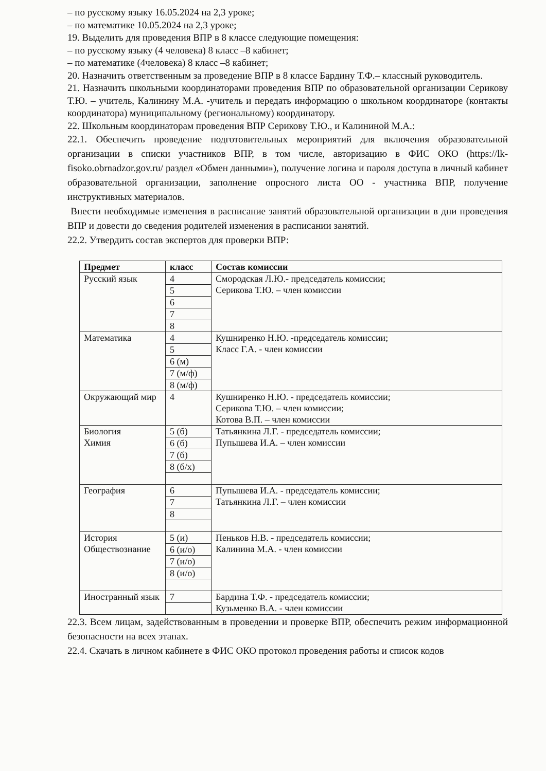– по русскому языку 16.05.2024 на 2,3 уроке;
– по математике 10.05.2024 на 2,3 уроке;
19. Выделить для проведения ВПР в 8 классе следующие помещения:
– по русскому языку (4 человека) 8 класс –8 кабинет;
– по математике (4человека) 8 класс –8 кабинет;
20. Назначить ответственным за проведение ВПР в 8 классе Бардину Т.Ф.– классный руководитель.
21. Назначить школьными координаторами проведения ВПР по образовательной организации Серикову Т.Ю. – учитель, Калинину М.А. -учитель и передать информацию о школьном координаторе (контакты координатора) муниципальному (региональному) координатору.
22. Школьным координаторам проведения ВПР Серикову Т.Ю., и Калининой М.А.:
22.1. Обеспечить проведение подготовительных мероприятий для включения образовательной организации в списки участников ВПР, в том числе, авторизацию в ФИС ОКО (https://lk-fisoko.obrnadzor.gov.ru/ раздел «Обмен данными»), получение логина и пароля доступа в личный кабинет образовательной организации, заполнение опросного листа ОО - участника ВПР, получение инструктивных материалов.
Внести необходимые изменения в расписание занятий образовательной организации в дни проведения ВПР и довести до сведения родителей изменения в расписании занятий.
22.2. Утвердить состав экспертов для проверки ВПР:
| Предмет | класс | Состав комиссии |
| --- | --- | --- |
| Русский язык | 4 | Смородская Л.Ю.- председатель комиссии; Серикова Т.Ю. – член комиссии |
| | 5 | |
| | 6 | |
| | 7 | |
| | 8 | |
| Математика | 4 | Кушниренко Н.Ю. -председатель комиссии; Класс Г.А. - член комиссии |
| | 5 | |
| | 6 (м) | |
| | 7 (м/ф) | |
| | 8 (м/ф) | |
| Окружающий мир | 4 | Кушниренко Н.Ю. - председатель комиссии; Серикова Т.Ю. – член комиссии; Котова В.П. – член комиссии |
| Биология Химия | 5 (б) | Татьянкина Л.Г. - председатель комиссии; Пупышева И.А. – член комиссии |
| | 6 (б) | |
| | 7 (б) | |
| | 8 (б/х) | |
| География | 6 | Пупышева И.А. - председатель комиссии; Татьянкина Л.Г. – член комиссии |
| | 7 | |
| | 8 | |
| История Обществознание | 5 (и) | Пеньков Н.В. - председатель комиссии; Калинина М.А. - член комиссии |
| | 6 (и/о) | |
| | 7 (и/о) | |
| | 8 (и/о) | |
| Иностранный язык | 7 | Бардина Т.Ф. - председатель комиссии; Кузьменко В.А. - член комиссии |
22.3. Всем лицам, задействованным в проведении и проверке ВПР, обеспечить режим информационной безопасности на всех этапах.
22.4. Скачать в личном кабинете в ФИС ОКО протокол проведения работы и список кодов